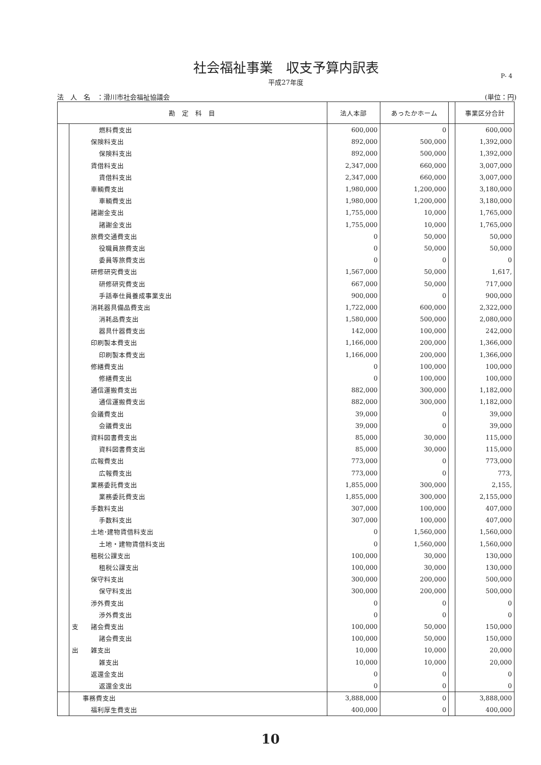社会福祉事業　収支予算内訳表
P- 4
平成27年度
法　人　名　：滑川市社会福祉協議会 (単位：円)
| 勘 定 科 目 | | | 法人本部 | あったかホーム | | 事業区分合計 |
| --- | --- | --- | --- | --- | --- | --- |
| | | 燃料費支出 | 600,000 | 0 | | 600,000 |
| | | 保険料支出 | 892,000 | 500,000 | | 1,392,000 |
| | | 保険料支出 | 892,000 | 500,000 | | 1,392,000 |
| | | 賃借料支出 | 2,347,000 | 660,000 | | 3,007,000 |
| | | 賃借料支出 | 2,347,000 | 660,000 | | 3,007,000 |
| | | 車輌費支出 | 1,980,000 | 1,200,000 | | 3,180,000 |
| | | 車輌費支出 | 1,980,000 | 1,200,000 | | 3,180,000 |
| | | 諸謝金支出 | 1,755,000 | 10,000 | | 1,765,000 |
| | | 諸謝金支出 | 1,755,000 | 10,000 | | 1,765,000 |
| | | 旅費交通費支出 | 0 | 50,000 | | 50,000 |
| | | 役職員旅費支出 | 0 | 50,000 | | 50,000 |
| | | 委員等旅費支出 | 0 | 0 | | 0 |
| | | 研修研究費支出 | 1,567,000 | 50,000 | | 1,617, |
| | | 研修研究費支出 | 667,000 | 50,000 | | 717,000 |
| | | 手話奉仕員養成事業支出 | 900,000 | 0 | | 900,000 |
| | | 消耗器具備品費支出 | 1,722,000 | 600,000 | | 2,322,000 |
| | | 消耗品費支出 | 1,580,000 | 500,000 | | 2,080,000 |
| | | 器具什器費支出 | 142,000 | 100,000 | | 242,000 |
| | | 印刷製本費支出 | 1,166,000 | 200,000 | | 1,366,000 |
| | | 印刷製本費支出 | 1,166,000 | 200,000 | | 1,366,000 |
| | | 修繕費支出 | 0 | 100,000 | | 100,000 |
| | | 修繕費支出 | 0 | 100,000 | | 100,000 |
| | | 通信運搬費支出 | 882,000 | 300,000 | | 1,182,000 |
| | | 通信運搬費支出 | 882,000 | 300,000 | | 1,182,000 |
| | | 会議費支出 | 39,000 | 0 | | 39,000 |
| | | 会議費支出 | 39,000 | 0 | | 39,000 |
| | | 資料図書費支出 | 85,000 | 30,000 | | 115,000 |
| | | 資料図書費支出 | 85,000 | 30,000 | | 115,000 |
| | | 広報費支出 | 773,000 | 0 | | 773,000 |
| | | 広報費支出 | 773,000 | 0 | | 773, |
| | | 業務委託費支出 | 1,855,000 | 300,000 | | 2,155, |
| | | 業務委託費支出 | 1,855,000 | 300,000 | | 2,155,000 |
| | | 手数料支出 | 307,000 | 100,000 | | 407,000 |
| | | 手数料支出 | 307,000 | 100,000 | | 407,000 |
| | | 土地･建物賃借料支出 | 0 | 1,560,000 | | 1,560,000 |
| | | 土地・建物賃借料支出 | 0 | 1,560,000 | | 1,560,000 |
| | | 租税公課支出 | 100,000 | 30,000 | | 130,000 |
| | | 租税公課支出 | 100,000 | 30,000 | | 130,000 |
| | | 保守料支出 | 300,000 | 200,000 | | 500,000 |
| | | 保守料支出 | 300,000 | 200,000 | | 500,000 |
| | | 渉外費支出 | 0 | 0 | | 0 |
| | | 渉外費支出 | 0 | 0 | | 0 |
| | 支 | 諸会費支出 | 100,000 | 50,000 | | 150,000 |
| | | 諸会費支出 | 100,000 | 50,000 | | 150,000 |
| | 出 | 雑支出 | 10,000 | 10,000 | | 20,000 |
| | | 雑支出 | 10,000 | 10,000 | | 20,000 |
| | | 返還金支出 | 0 | 0 | | 0 |
| | | 返還金支出 | 0 | 0 | | 0 |
| | | 事務費支出 | 3,888,000 | 0 | | 3,888,000 |
| | | 福利厚生費支出 | 400,000 | 0 | | 400,000 |
10